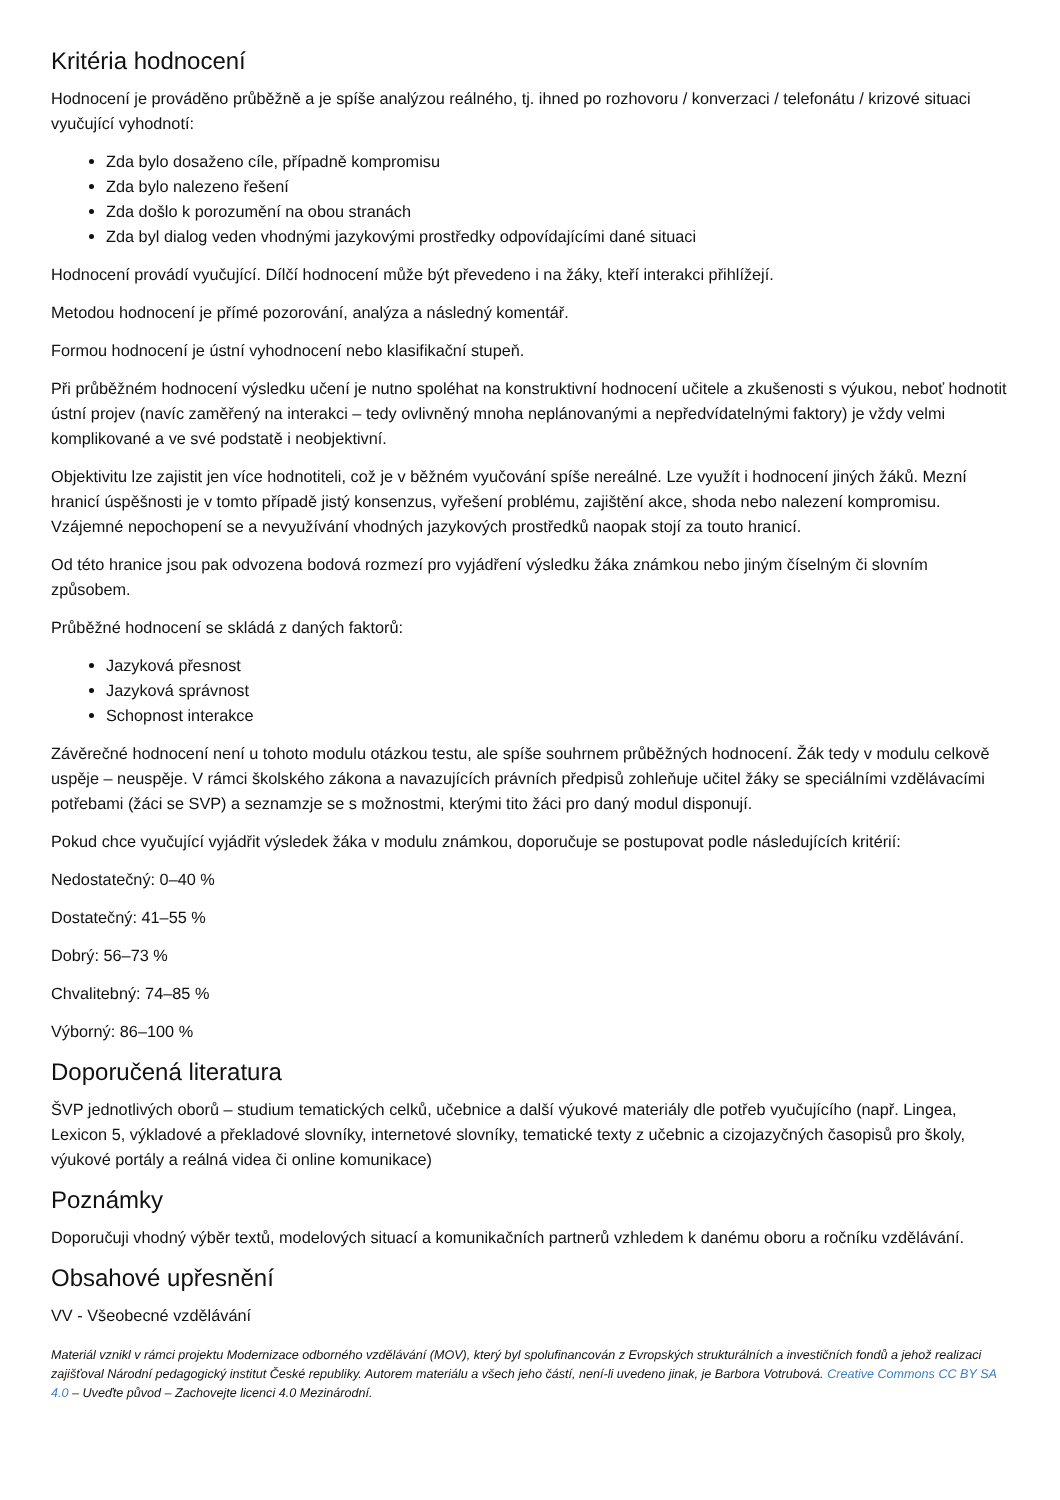Kritéria hodnocení
Hodnocení je prováděno průběžně a je spíše analýzou reálného, tj. ihned po rozhovoru / konverzaci / telefonátu / krizové situaci vyučující vyhodnotí:
Zda bylo dosaženo cíle, případně kompromisu
Zda bylo nalezeno řešení
Zda došlo k porozumění na obou stranách
Zda byl dialog veden vhodnými jazykovými prostředky odpovídajícími dané situaci
Hodnocení provádí vyučující. Dílčí hodnocení může být převedeno i na žáky, kteří interakci přihlížejí.
Metodou hodnocení je přímé pozorování, analýza a následný komentář.
Formou hodnocení je ústní vyhodnocení nebo klasifikační stupeň.
Při průběžném hodnocení výsledku učení je nutno spoléhat na konstruktivní hodnocení učitele a zkušenosti s výukou, neboť hodnotit ústní projev (navíc zaměřený na interakci – tedy ovlivněný mnoha neplánovanými a nepředvídatelnými faktory) je vždy velmi komplikované a ve své podstatě i neobjektivní.
Objektivitu lze zajistit jen více hodnotiteli, což je v běžném vyučování spíše nereálné. Lze využít i hodnocení jiných žáků. Mezní hranicí úspěšnosti je v tomto případě jistý konsenzus, vyřešení problému, zajištění akce, shoda nebo nalezení kompromisu. Vzájemné nepochopení se a nevyužívání vhodných jazykových prostředků naopak stojí za touto hranicí.
Od této hranice jsou pak odvozena bodová rozmezí pro vyjádření výsledku žáka známkou nebo jiným číselným či slovním způsobem.
Průběžné hodnocení se skládá z daných faktorů:
Jazyková přesnost
Jazyková správnost
Schopnost interakce
Závěrečné hodnocení není u tohoto modulu otázkou testu, ale spíše souhrnem průběžných hodnocení. Žák tedy v modulu celkově uspěje – neuspěje. V rámci školského zákona a navazujících právních předpisů zohleňuje učitel žáky se speciálními vzdělávacími potřebami (žáci se SVP) a seznamzje se s možnostmi, kterými tito žáci pro daný modul disponují.
Pokud chce vyučující vyjádřit výsledek žáka v modulu známkou, doporučuje se postupovat podle následujících kritérií:
Nedostatečný: 0–40 %
Dostatečný: 41–55 %
Dobrý: 56–73 %
Chvalitebný: 74–85 %
Výborný: 86–100 %
Doporučená literatura
ŠVP jednotlivých oborů – studium tematických celků, učebnice a další výukové materiály dle potřeb vyučujícího (např. Lingea, Lexicon 5, výkladové a překladové slovníky, internetové slovníky, tematické texty z učebnic a cizojazyčných časopisů pro školy, výukové portály a reálná videa či online komunikace)
Poznámky
Doporučuji vhodný výběr textů, modelových situací a komunikačních partnerů vzhledem k danému oboru a ročníku vzdělávání.
Obsahové upřesnění
VV - Všeobecné vzdělávání
Materiál vznikl v rámci projektu Modernizace odborného vzdělávání (MOV), který byl spolufinancován z Evropských strukturálních a investičních fondů a jehož realizaci zajišťoval Národní pedagogický institut České republiky. Autorem materiálu a všech jeho částí, není-li uvedeno jinak, je Barbora Votrubová. Creative Commons CC BY SA 4.0 – Uveďte původ – Zachovejte licenci 4.0 Mezinárodní.